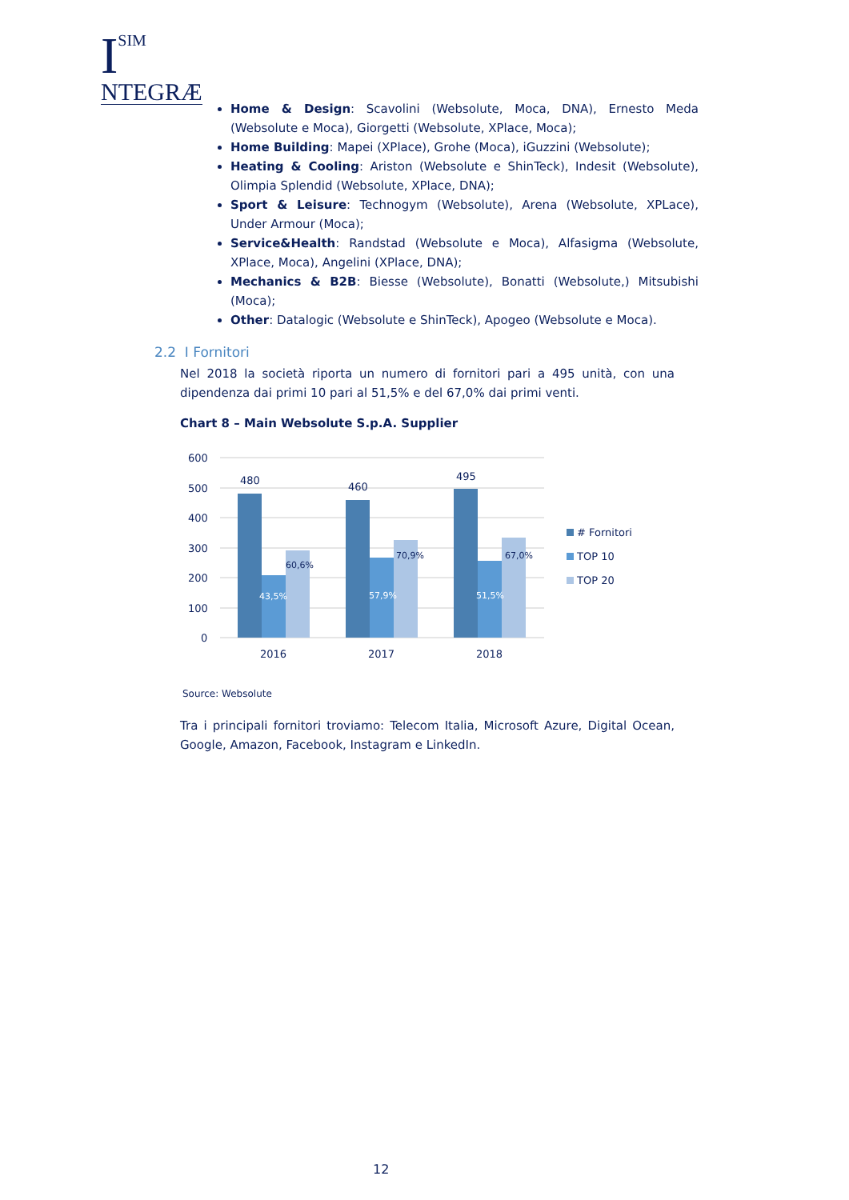I
SIM
NTEGRÆ
Home & Design: Scavolini (Websolute, Moca, DNA), Ernesto Meda (Websolute e Moca), Giorgetti (Websolute, XPlace, Moca);
Home Building: Mapei (XPlace), Grohe (Moca), iGuzzini (Websolute);
Heating & Cooling: Ariston (Websolute e ShinTeck), Indesit (Websolute), Olimpia Splendid (Websolute, XPlace, DNA);
Sport & Leisure: Technogym (Websolute), Arena (Websolute, XPLace), Under Armour (Moca);
Service&Health: Randstad (Websolute e Moca), Alfasigma (Websolute, XPlace, Moca), Angelini (XPlace, DNA);
Mechanics & B2B: Biesse (Websolute), Bonatti (Websolute,) Mitsubishi (Moca);
Other: Datalogic (Websolute e ShinTeck), Apogeo (Websolute e Moca).
2.2 I Fornitori
Nel 2018 la società riporta un numero di fornitori pari a 495 unità, con una dipendenza dai primi 10 pari al 51,5% e del 67,0% dai primi venti.
Chart 8 – Main Websolute S.p.A. Supplier
600
500
400
300
200
100
0
480
460
495
60,6%
70,9%
67,0%
43,5%
57,9%
51,5%
2016
2017
2018
# Fornitori
TOP 10
TOP 20
Source: Websolute
Tra i principali fornitori troviamo: Telecom Italia, Microsoft Azure, Digital Ocean, Google, Amazon, Facebook, Instagram e LinkedIn.
12